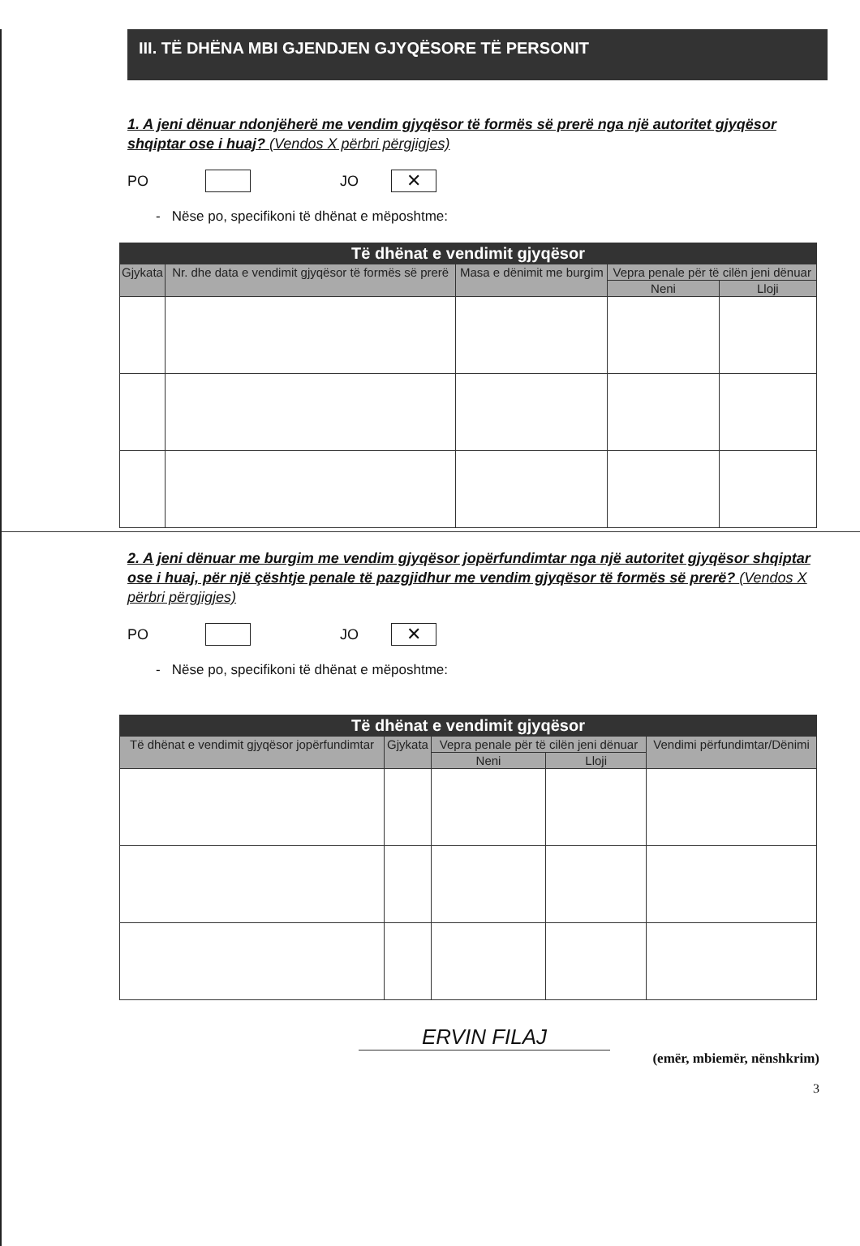III. TË DHËNA MBI GJENDJEN GJYQËSORE TË PERSONIT
1. A jeni dënuar ndonjëherë me vendim gjyqësor të formës së prerë nga një autoritet gjyqësor shqiptar ose i huaj? (Vendos X përbri përgjigjes)
PO JO ✕
- Nëse po, specifikoni të dhënat e mëposhtme:
| Të dhënat e vendimit gjyqësor | | | | |
| --- | --- | --- | --- | --- |
| Gjykata | Nr. dhe data e vendimit gjyqësor të formës së prerë | Masa e dënimit me burgim | Vepra penale për të cilën jeni dënuar | |
| | | | Neni | Lloji |
2. A jeni dënuar me burgim me vendim gjyqësor jopërfundimtar nga një autoritet gjyqësor shqiptar ose i huaj, për një çështje penale të pazgjidhur me vendim gjyqësor të formës së prerë? (Vendos X përbri përgjigjes)
PO JO ✕
- Nëse po, specifikoni të dhënat e mëposhtme:
| Të dhënat e vendimit gjyqësor | | | | |
| --- | --- | --- | --- | --- |
| Të dhënat e vendimit gjyqësor jopërfundimtar | Gjykata | Vepra penale për të cilën jeni dënuar | | Vendimi përfundimtar/Dënimi |
| | | Neni | Lloji | |
ERVIN FILAJ
(emër, mbiemër, nënshkrim)
3